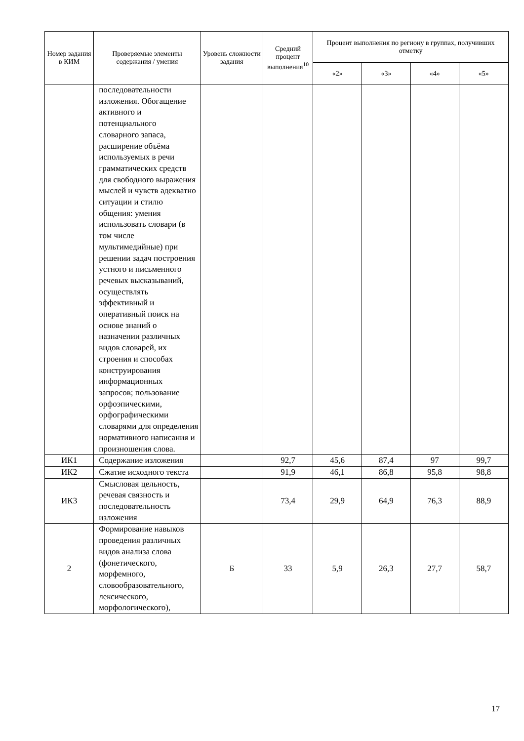| Номер задания в КИМ | Проверяемые элементы содержания / умения | Уровень сложности задания | Средний процент выполнения<sup>10</sup> | Процент выполнения по региону в группах, получивших отметку | | | |
| --- | --- | --- | --- | --- | --- | --- | --- |
| | | | | «2» | «3» | «4» | «5» |
| | последовательности изложения. Обогащение активного и потенциального словарного запаса, расширение объёма используемых в речи грамматических средств для свободного выражения мыслей и чувств адекватно ситуации и стилю общения: умения использовать словари (в том числе мультимедийные) при решении задач построения устного и письменного речевых высказываний, осуществлять эффективный и оперативный поиск на основе знаний о назначении различных видов словарей, их строения и способах конструирования информационных запросов; пользование орфоэпическими, орфографическими словарями для определения нормативного написания и произношения слова. | | | | | | |
| ИК1 | Содержание изложения | | 92,7 | 45,6 | 87,4 | 97 | 99,7 |
| ИК2 | Сжатие исходного текста | | 91,9 | 46,1 | 86,8 | 95,8 | 98,8 |
| ИК3 | Смысловая цельность, речевая связность и последовательность изложения | | 73,4 | 29,9 | 64,9 | 76,3 | 88,9 |
| 2 | Формирование навыков проведения различных видов анализа слова (фонетического, морфемного, словообразовательного, лексического, морфологического), | Б | 33 | 5,9 | 26,3 | 27,7 | 58,7 |
17